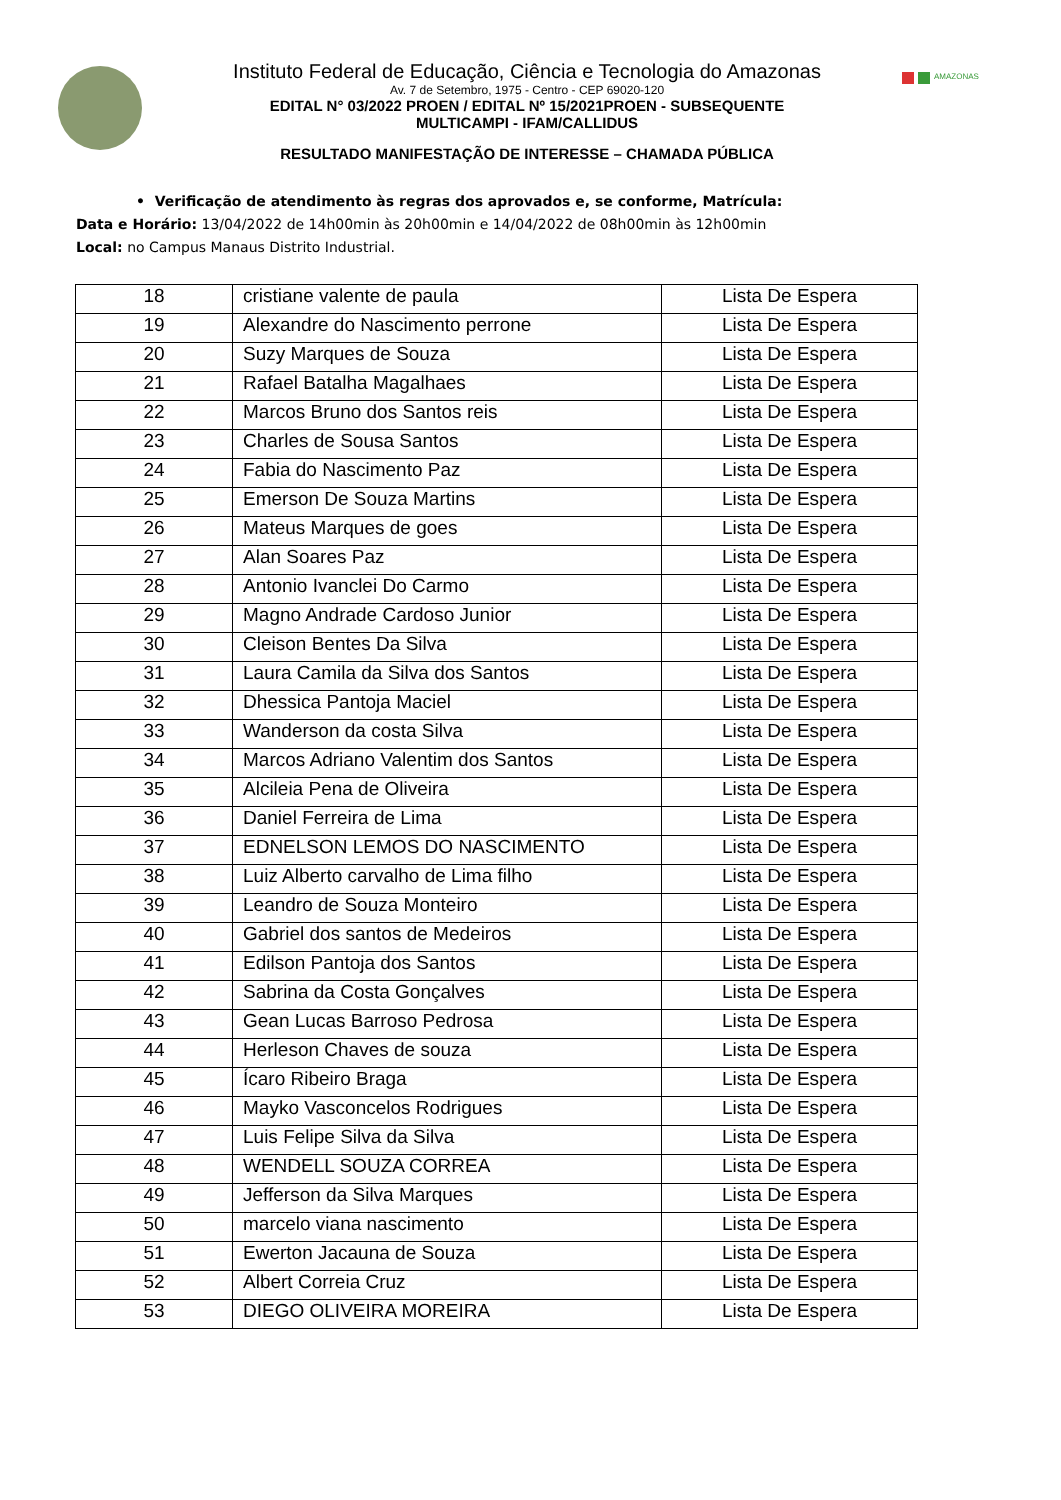Instituto Federal de Educação, Ciência e Tecnologia do Amazonas
Av. 7 de Setembro, 1975 - Centro - CEP 69020-120
EDITAL N° 03/2022 PROEN / EDITAL Nº 15/2021PROEN - SUBSEQUENTE
MULTICAMPI - IFAM/CALLIDUS
RESULTADO MANIFESTAÇÃO DE INTERESSE – CHAMADA PÚBLICA
AMAZONAS
• Verificação de atendimento às regras dos aprovados e, se conforme, Matrícula:
Data e Horário: 13/04/2022 de 14h00min às 20h00min e 14/04/2022 de 08h00min às 12h00min
Local: no Campus Manaus Distrito Industrial.
| 18 | cristiane valente de paula | Lista De Espera |
| 19 | Alexandre do Nascimento perrone | Lista De Espera |
| 20 | Suzy Marques de Souza | Lista De Espera |
| 21 | Rafael Batalha Magalhaes | Lista De Espera |
| 22 | Marcos Bruno dos Santos reis | Lista De Espera |
| 23 | Charles de Sousa Santos | Lista De Espera |
| 24 | Fabia do Nascimento Paz | Lista De Espera |
| 25 | Emerson De Souza Martins | Lista De Espera |
| 26 | Mateus Marques de goes | Lista De Espera |
| 27 | Alan Soares Paz | Lista De Espera |
| 28 | Antonio Ivanclei Do Carmo | Lista De Espera |
| 29 | Magno Andrade Cardoso Junior | Lista De Espera |
| 30 | Cleison Bentes Da Silva | Lista De Espera |
| 31 | Laura Camila da Silva dos Santos | Lista De Espera |
| 32 | Dhessica Pantoja Maciel | Lista De Espera |
| 33 | Wanderson da costa Silva | Lista De Espera |
| 34 | Marcos Adriano Valentim dos Santos | Lista De Espera |
| 35 | Alcileia Pena de Oliveira | Lista De Espera |
| 36 | Daniel Ferreira de Lima | Lista De Espera |
| 37 | EDNELSON LEMOS DO NASCIMENTO | Lista De Espera |
| 38 | Luiz Alberto carvalho de Lima filho | Lista De Espera |
| 39 | Leandro de Souza Monteiro | Lista De Espera |
| 40 | Gabriel dos santos de Medeiros | Lista De Espera |
| 41 | Edilson Pantoja dos Santos | Lista De Espera |
| 42 | Sabrina da Costa Gonçalves | Lista De Espera |
| 43 | Gean Lucas Barroso Pedrosa | Lista De Espera |
| 44 | Herleson Chaves de souza | Lista De Espera |
| 45 | Ícaro Ribeiro Braga | Lista De Espera |
| 46 | Mayko Vasconcelos Rodrigues | Lista De Espera |
| 47 | Luis Felipe Silva da Silva | Lista De Espera |
| 48 | WENDELL SOUZA CORREA | Lista De Espera |
| 49 | Jefferson da Silva Marques | Lista De Espera |
| 50 | marcelo viana nascimento | Lista De Espera |
| 51 | Ewerton Jacauna de Souza | Lista De Espera |
| 52 | Albert Correia Cruz | Lista De Espera |
| 53 | DIEGO OLIVEIRA MOREIRA | Lista De Espera |